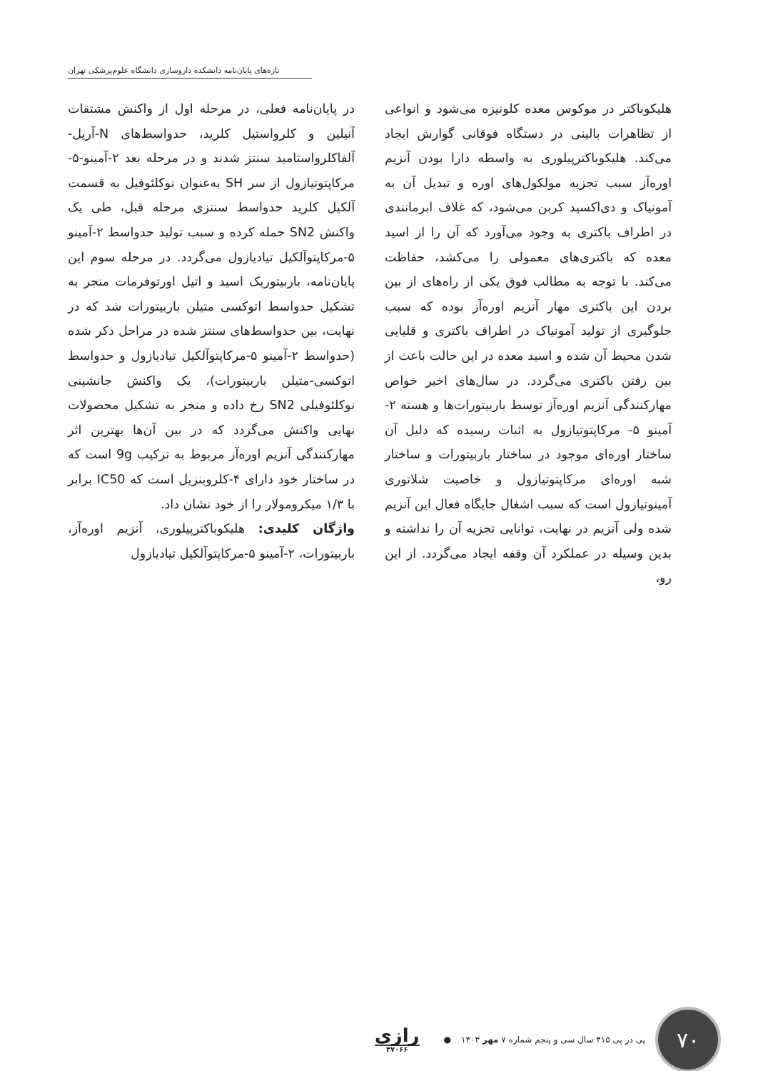تازه‌های پایان‌نامه دانشکده داروسازی دانشگاه علوم‌پزشکی تهران
هلیکوباکتر در موکوس معده کلونیزه می‌شود و انواعی از تظاهرات بالینی در دستگاه فوقانی گوارش ایجاد می‌کند. هلیکوباکترپیلوری به واسطه دارا بودن آنزیم اوره‌آز سبب تجزیه مولکول‌های اوره و تبدیل آن به آمونیاک و دی‌اکسید کربن می‌شود، که غلاف ابرمانندی در اطراف باکتری به وجود می‌آورد که آن را از اسید معده که باکتری‌های معمولی را می‌کشد، حفاظت می‌کند. با توجه به مطالب فوق یکی از راه‌های از بین بردن این باکتری مهار آنزیم اوره‌آز بوده که سبب جلوگیری از تولید آمونیاک در اطراف باکتری و قلیایی شدن محیط آن شده و اسید معده در این حالت باعث از بین رفتن باکتری می‌گردد. در سال‌های اخیر خواص مهارکنندگی آنزیم اوره‌آز توسط باربیتورات‌ها و هسته ۲-آمینو ۵- مرکاپتوتیازول به اثبات رسیده که دلیل آن ساختار اوره‌ای موجود در ساختار باربیتورات و ساختار شبه اوره‌ای مرکاپتوتیازول و خاصیت شلاتوری آمینوتیازول است که سبب اشغال جایگاه فعال این آنزیم شده ولی آنزیم در نهایت، توانایی تجزیه آن را نداشته و بدین وسیله در عملکرد آن وقفه ایجاد می‌گردد. از این رو،
در پایان‌نامه فعلی، در مرحله اول از واکنش مشتقات آنیلین و کلرواستیل کلرید، حدواسط‌های N-آریل-آلفاکلرواستامید سنتز شدند و در مرحله بعد ۲-آمینو-۵-مرکاپتوتیازول از سر SH به‌عنوان نوکلئوفیل به قسمت آلکیل کلرید حدواسط سنتزی مرحله قبل، طی یک واکنش SN2 حمله کرده و سبب تولید حدواسط ۲-آمینو ۵-مرکاپتوآلکیل تیادیازول می‌گردد. در مرحله سوم این پایان‌نامه، باربیتوریک اسید و اتیل اورتوفرمات منجر به تشکیل حدواسط اتوکسی متیلن باربیتورات شد که در نهایت، بین حدواسط‌های سنتز شده در مراحل ذکر شده (حدواسط ۲-آمینو ۵-مرکاپتوآلکیل تیادیازول و حدواسط اتوکسی-متیلن باربیتورات)، یک واکنش جانشینی نوکلئوفیلی SN2 رخ داده و منجر به تشکیل محصولات نهایی واکنش می‌گردد که در بین آن‌ها بهترین اثر مهارکنندگی آنزیم اوره‌آز مربوط به ترکیب 9g است که در ساختار خود دارای ۴-کلروبنزیل است که IC50 برابر با ۱/۳ میکرومولار را از خود نشان داد.
واژگان کلیدی: هلیکوباکترپیلوری، آنزیم اوره‌آز، باربیتورات، ۲-آمینو ۵-مرکاپتوآلکیل تیادیازول
۷۰
پی در پی ۴۱۵ سال سی و پنجم شماره ۷ مهر ۱۴۰۳
●
رازی
۳۷۰۶۶